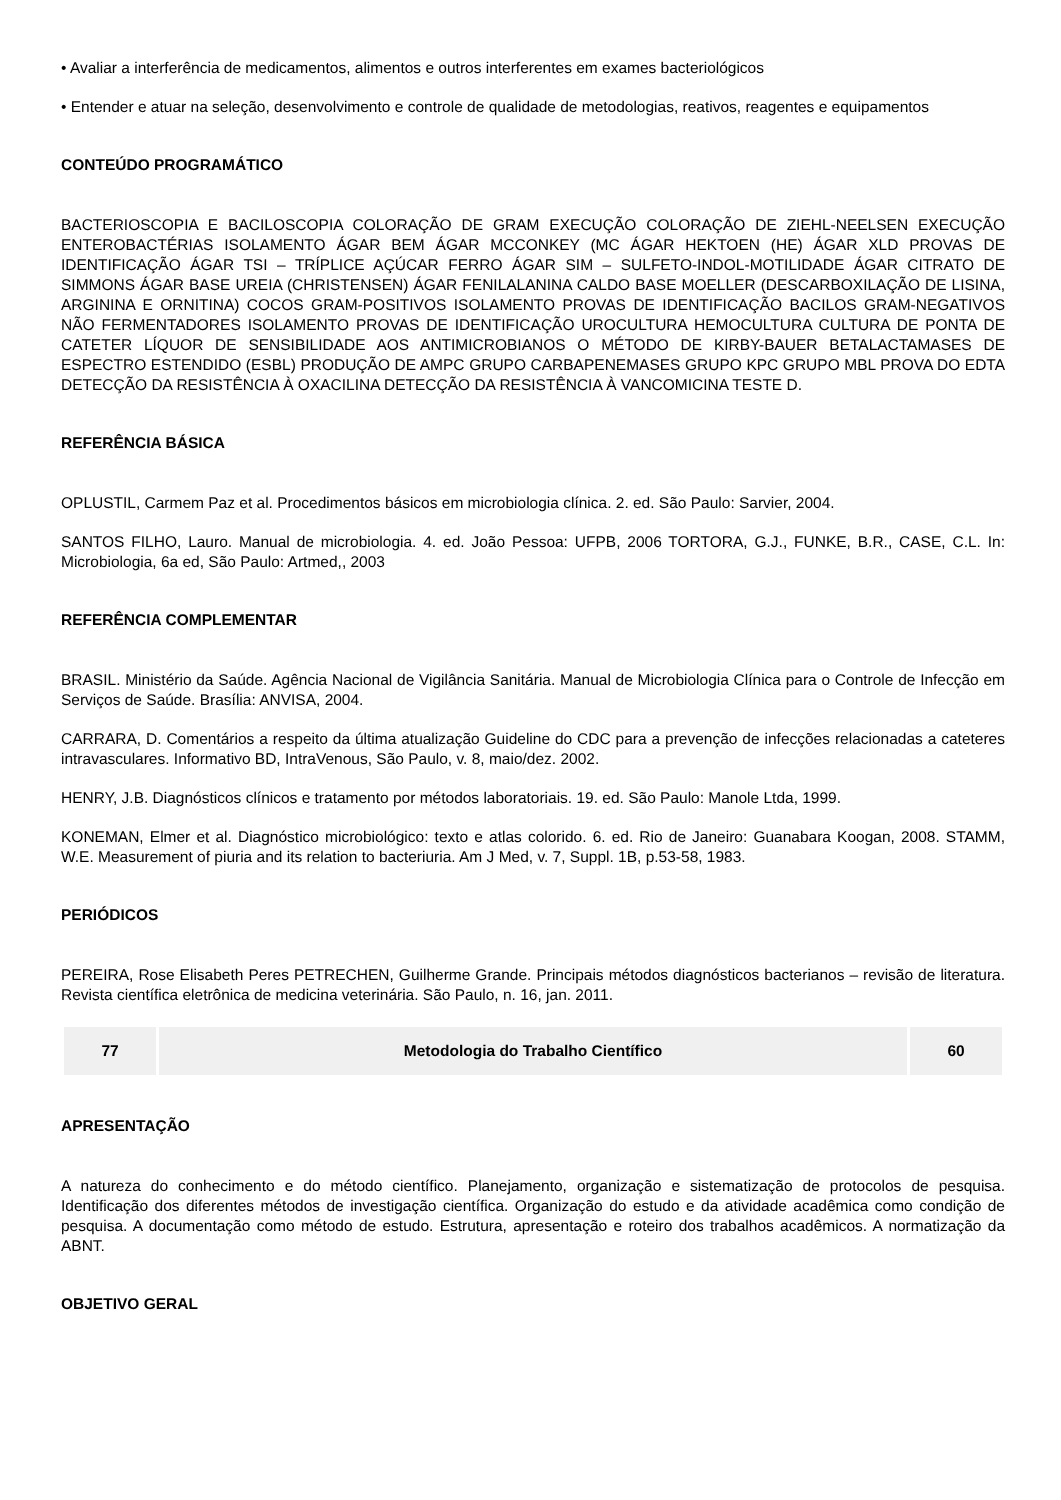• Avaliar a interferência de medicamentos, alimentos e outros interferentes em exames bacteriológicos
• Entender e atuar na seleção, desenvolvimento e controle de qualidade de metodologias, reativos, reagentes e equipamentos
CONTEÚDO PROGRAMÁTICO
BACTERIOSCOPIA E BACILOSCOPIA COLORAÇÃO DE GRAM EXECUÇÃO COLORAÇÃO DE ZIEHL-NEELSEN EXECUÇÃO ENTEROBACTÉRIAS ISOLAMENTO ÁGAR BEM ÁGAR MCCONKEY (MC ÁGAR HEKTOEN (HE) ÁGAR XLD PROVAS DE IDENTIFICAÇÃO ÁGAR TSI – TRÍPLICE AÇÚCAR FERRO ÁGAR SIM – SULFETO-INDOL-MOTILIDADE ÁGAR CITRATO DE SIMMONS ÁGAR BASE UREIA (CHRISTENSEN) ÁGAR FENILALANINA CALDO BASE MOELLER (DESCARBOXILAÇÃO DE LISINA, ARGININA E ORNITINA) COCOS GRAM-POSITIVOS ISOLAMENTO PROVAS DE IDENTIFICAÇÃO BACILOS GRAM-NEGATIVOS NÃO FERMENTADORES ISOLAMENTO PROVAS DE IDENTIFICAÇÃO UROCULTURA HEMOCULTURA CULTURA DE PONTA DE CATETER LÍQUOR DE SENSIBILIDADE AOS ANTIMICROBIANOS O MÉTODO DE KIRBY-BAUER BETALACTAMASES DE ESPECTRO ESTENDIDO (ESBL) PRODUÇÃO DE AMPC GRUPO CARBAPENEMASES GRUPO KPC GRUPO MBL PROVA DO EDTA DETECÇÃO DA RESISTÊNCIA À OXACILINA DETECÇÃO DA RESISTÊNCIA À VANCOMICINA TESTE D.
REFERÊNCIA BÁSICA
OPLUSTIL, Carmem Paz et al. Procedimentos básicos em microbiologia clínica. 2. ed. São Paulo: Sarvier, 2004.
SANTOS FILHO, Lauro. Manual de microbiologia. 4. ed. João Pessoa: UFPB, 2006 TORTORA, G.J., FUNKE, B.R., CASE, C.L. In: Microbiologia, 6a ed, São Paulo: Artmed,, 2003
REFERÊNCIA COMPLEMENTAR
BRASIL. Ministério da Saúde. Agência Nacional de Vigilância Sanitária. Manual de Microbiologia Clínica para o Controle de Infecção em Serviços de Saúde. Brasília: ANVISA, 2004.
CARRARA, D. Comentários a respeito da última atualização Guideline do CDC para a prevenção de infecções relacionadas a cateteres intravasculares. Informativo BD, IntraVenous, São Paulo, v. 8, maio/dez. 2002.
HENRY, J.B. Diagnósticos clínicos e tratamento por métodos laboratoriais. 19. ed. São Paulo: Manole Ltda, 1999.
KONEMAN, Elmer et al. Diagnóstico microbiológico: texto e atlas colorido. 6. ed. Rio de Janeiro: Guanabara Koogan, 2008. STAMM, W.E. Measurement of piuria and its relation to bacteriuria. Am J Med, v. 7, Suppl. 1B, p.53-58, 1983.
PERIÓDICOS
PEREIRA, Rose Elisabeth Peres PETRECHEN, Guilherme Grande. Principais métodos diagnósticos bacterianos – revisão de literatura. Revista científica eletrônica de medicina veterinária. São Paulo, n. 16, jan. 2011.
| 77 | Metodologia do Trabalho Científico | 60 |
APRESENTAÇÃO
A natureza do conhecimento e do método científico. Planejamento, organização e sistematização de protocolos de pesquisa. Identificação dos diferentes métodos de investigação científica. Organização do estudo e da atividade acadêmica como condição de pesquisa. A documentação como método de estudo. Estrutura, apresentação e roteiro dos trabalhos acadêmicos. A normatização da ABNT.
OBJETIVO GERAL